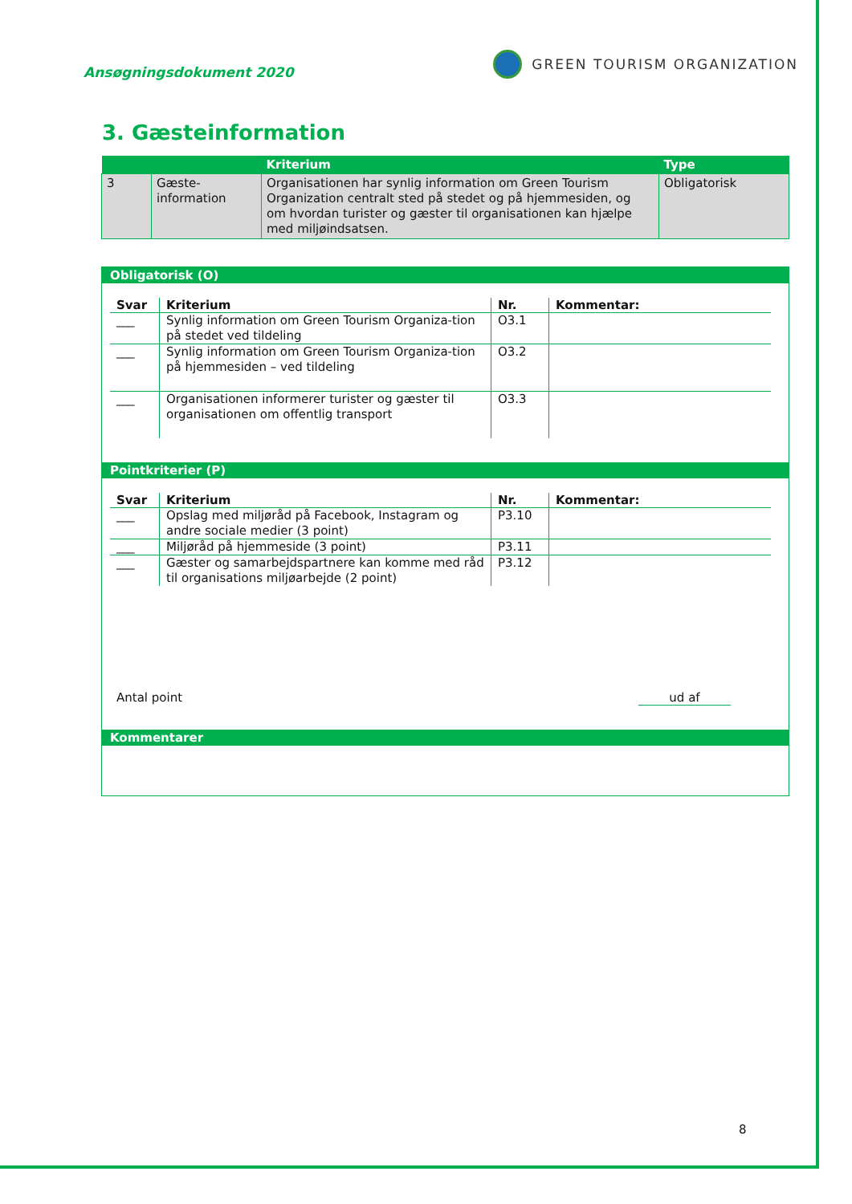Ansøgningsdokument 2020
GREEN TOURISM ORGANIZATION
3. Gæsteinformation
| | | Kriterium | Type |
| --- | --- | --- | --- |
| 3 | Gæste- information | Organisationen har synlig information om Green Tourism Organization centralt sted på stedet og på hjemmesiden, og om hvordan turister og gæster til organisationen kan hjælpe med miljøindsatsen. | Obligatorisk |
Obligatorisk (O)
| Svar | Kriterium | Nr. | Kommentar: |
| --- | --- | --- | --- |
| ___ | Synlig information om Green Tourism Organiza-tion på stedet ved tildeling | O3.1 | |
| ___ | Synlig information om Green Tourism Organiza-tion på hjemmesiden – ved tildeling | O3.2 | |
| ___ | Organisationen informerer turister og gæster til organisationen om offentlig transport | O3.3 | |
Pointkriterier (P)
| Svar | Kriterium | Nr. | Kommentar: |
| --- | --- | --- | --- |
| ___ | Opslag med miljøråd på Facebook, Instagram og andre sociale medier (3 point) | P3.10 | |
| ___ | Miljøråd på hjemmeside (3 point) | P3.11 | |
| ___ | Gæster og samarbejdspartnere kan komme med råd til organisations miljøarbejde (2 point) | P3.12 | |
Antal point ud af
Kommentarer
8